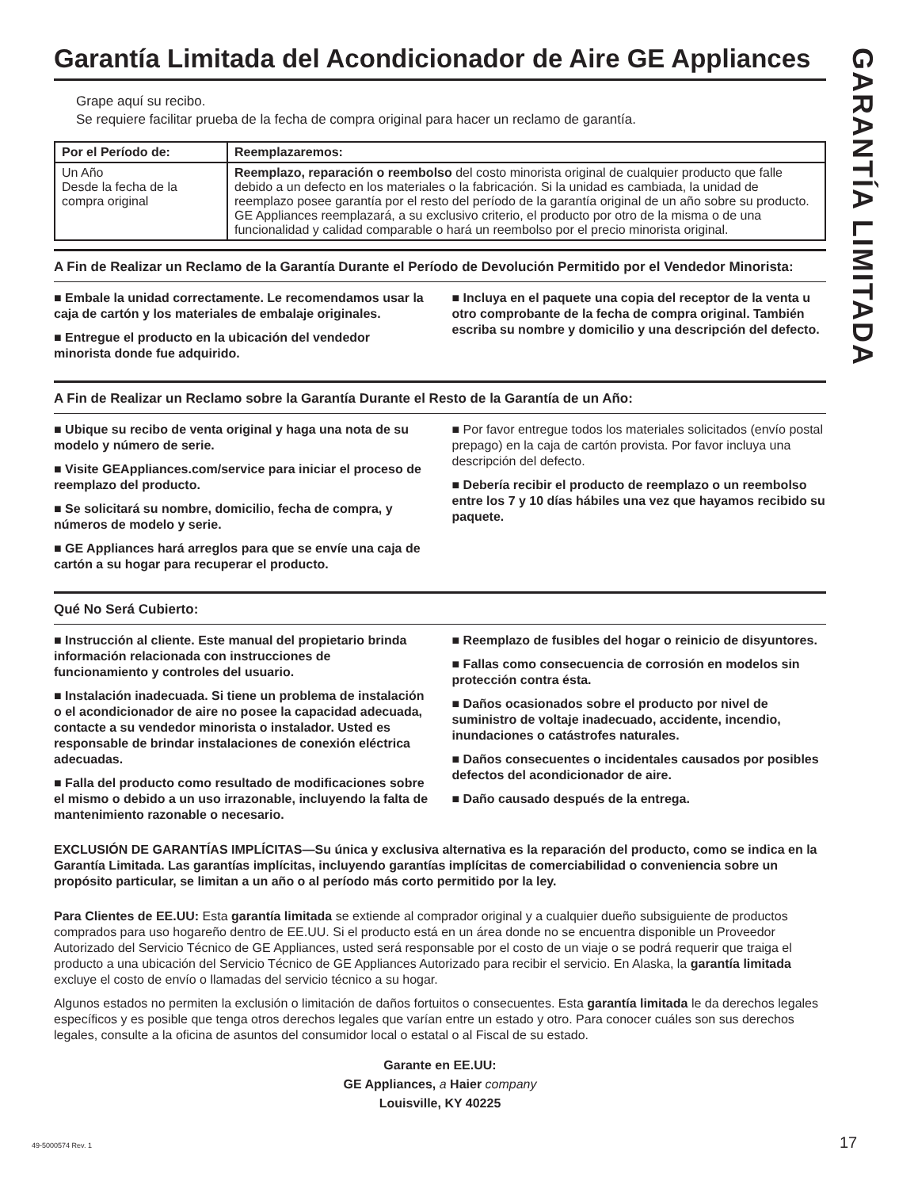GARANTÍA LIMITADA
Garantía Limitada del Acondicionador de Aire GE Appliances
Grape aquí su recibo.
Se requiere facilitar prueba de la fecha de compra original para hacer un reclamo de garantía.
| Por el Período de: | Reemplazaremos: |
| --- | --- |
| Un Año Desde la fecha de la compra original | Reemplazo, reparación o reembolso del costo minorista original de cualquier producto que falle debido a un defecto en los materiales o la fabricación. Si la unidad es cambiada, la unidad de reemplazo posee garantía por el resto del período de la garantía original de un año sobre su producto. GE Appliances reemplazará, a su exclusivo criterio, el producto por otro de la misma o de una funcionalidad y calidad comparable o hará un reembolso por el precio minorista original. |
A Fin de Realizar un Reclamo de la Garantía Durante el Período de Devolución Permitido por el Vendedor Minorista:
■ Embale la unidad correctamente. Le recomendamos usar la caja de cartón y los materiales de embalaje originales.
■ Entregue el producto en la ubicación del vendedor minorista donde fue adquirido.
■ Incluya en el paquete una copia del receptor de la venta u otro comprobante de la fecha de compra original. También escriba su nombre y domicilio y una descripción del defecto.
A Fin de Realizar un Reclamo sobre la Garantía Durante el Resto de la Garantía de un Año:
■ Ubique su recibo de venta original y haga una nota de su modelo y número de serie.
■ Visite GEAppliances.com/service para iniciar el proceso de reemplazo del producto.
■ Se solicitará su nombre, domicilio, fecha de compra, y números de modelo y serie.
■ GE Appliances hará arreglos para que se envíe una caja de cartón a su hogar para recuperar el producto.
■ Por favor entregue todos los materiales solicitados (envío postal prepago) en la caja de cartón provista. Por favor incluya una descripción del defecto.
■ Debería recibir el producto de reemplazo o un reembolso entre los 7 y 10 días hábiles una vez que hayamos recibido su paquete.
Qué No Será Cubierto:
■ Instrucción al cliente. Este manual del propietario brinda información relacionada con instrucciones de funcionamiento y controles del usuario.
■ Instalación inadecuada. Si tiene un problema de instalación o el acondicionador de aire no posee la capacidad adecuada, contacte a su vendedor minorista o instalador. Usted es responsable de brindar instalaciones de conexión eléctrica adecuadas.
■ Falla del producto como resultado de modificaciones sobre el mismo o debido a un uso irrazonable, incluyendo la falta de mantenimiento razonable o necesario.
■ Reemplazo de fusibles del hogar o reinicio de disyuntores.
■ Fallas como consecuencia de corrosión en modelos sin protección contra ésta.
■ Daños ocasionados sobre el producto por nivel de suministro de voltaje inadecuado, accidente, incendio, inundaciones o catástrofes naturales.
■ Daños consecuentes o incidentales causados por posibles defectos del acondicionador de aire.
■ Daño causado después de la entrega.
EXCLUSIÓN DE GARANTÍAS IMPLÍCITAS—Su única y exclusiva alternativa es la reparación del producto, como se indica en la Garantía Limitada. Las garantías implícitas, incluyendo garantías implícitas de comerciabilidad o conveniencia sobre un propósito particular, se limitan a un año o al período más corto permitido por la ley.
Para Clientes de EE.UU: Esta garantía limitada se extiende al comprador original y a cualquier dueño subsiguiente de productos comprados para uso hogareño dentro de EE.UU. Si el producto está en un área donde no se encuentra disponible un Proveedor Autorizado del Servicio Técnico de GE Appliances, usted será responsable por el costo de un viaje o se podrá requerir que traiga el producto a una ubicación del Servicio Técnico de GE Appliances Autorizado para recibir el servicio. En Alaska, la garantía limitada excluye el costo de envío o llamadas del servicio técnico a su hogar.
Algunos estados no permiten la exclusión o limitación de daños fortuitos o consecuentes. Esta garantía limitada le da derechos legales específicos y es posible que tenga otros derechos legales que varían entre un estado y otro. Para conocer cuáles son sus derechos legales, consulte a la oficina de asuntos del consumidor local o estatal o al Fiscal de su estado.
Garante en EE.UU:
GE Appliances, a Haier company
Louisville, KY 40225
49-5000574 Rev. 1 17